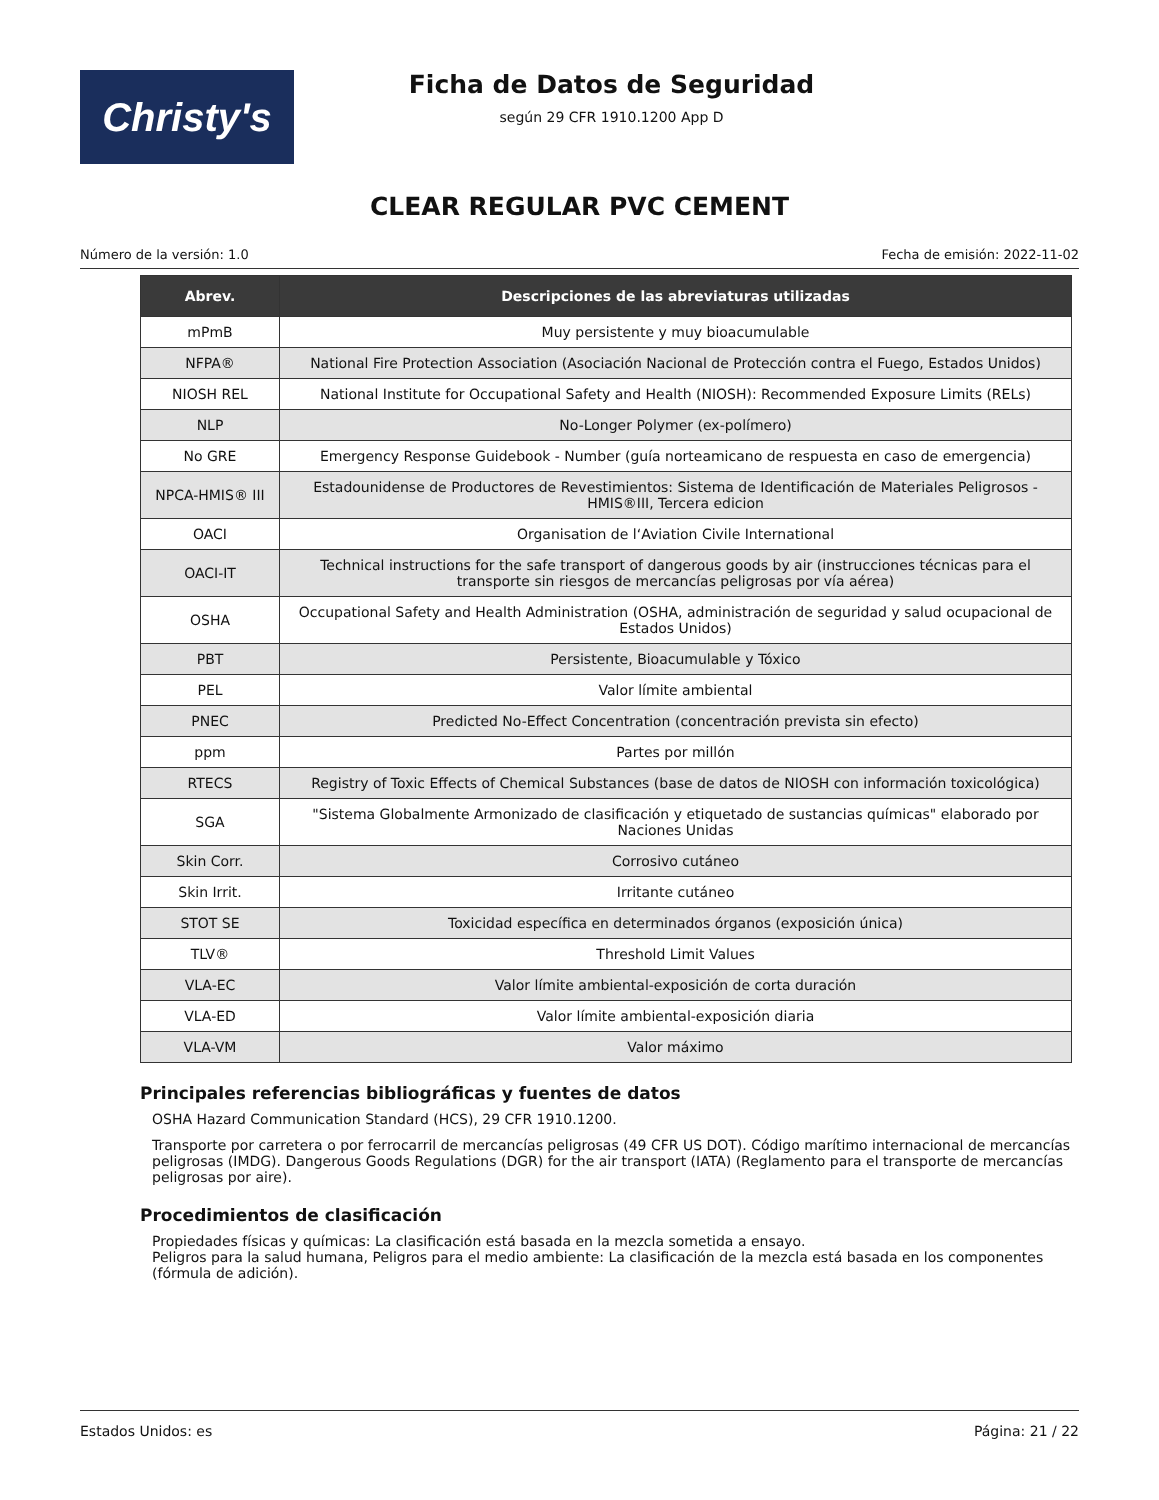Christy's
Ficha de Datos de Seguridad
según 29 CFR 1910.1200 App D
CLEAR REGULAR PVC CEMENT
Número de la versión: 1.0 Fecha de emisión: 2022-11-02
| Abrev. | Descripciones de las abreviaturas utilizadas |
| --- | --- |
| mPmB | Muy persistente y muy bioacumulable |
| NFPA® | National Fire Protection Association (Asociación Nacional de Protección contra el Fuego, Estados Unidos) |
| NIOSH REL | National Institute for Occupational Safety and Health (NIOSH): Recommended Exposure Limits (RELs) |
| NLP | No-Longer Polymer (ex-polímero) |
| No GRE | Emergency Response Guidebook - Number (guía norteamicano de respuesta en caso de emergencia) |
| NPCA-HMIS® III | Estadounidense de Productores de Revestimientos: Sistema de Identificación de Materiales Peligrosos - HMIS®III, Tercera edicion |
| OACI | Organisation de l‘Aviation Civile International |
| OACI-IT | Technical instructions for the safe transport of dangerous goods by air (instrucciones técnicas para el transporte sin riesgos de mercancías peligrosas por vía aérea) |
| OSHA | Occupational Safety and Health Administration (OSHA, administración de seguridad y salud ocupacional de Estados Unidos) |
| PBT | Persistente, Bioacumulable y Tóxico |
| PEL | Valor límite ambiental |
| PNEC | Predicted No-Effect Concentration (concentración prevista sin efecto) |
| ppm | Partes por millón |
| RTECS | Registry of Toxic Effects of Chemical Substances (base de datos de NIOSH con información toxicológica) |
| SGA | "Sistema Globalmente Armonizado de clasificación y etiquetado de sustancias químicas" elaborado por Naciones Unidas |
| Skin Corr. | Corrosivo cutáneo |
| Skin Irrit. | Irritante cutáneo |
| STOT SE | Toxicidad específica en determinados órganos (exposición única) |
| TLV® | Threshold Limit Values |
| VLA-EC | Valor límite ambiental-exposición de corta duración |
| VLA-ED | Valor límite ambiental-exposición diaria |
| VLA-VM | Valor máximo |
Principales referencias bibliográficas y fuentes de datos
OSHA Hazard Communication Standard (HCS), 29 CFR 1910.1200.
Transporte por carretera o por ferrocarril de mercancías peligrosas (49 CFR US DOT). Código marítimo internacional de mercancías peligrosas (IMDG). Dangerous Goods Regulations (DGR) for the air transport (IATA) (Reglamento para el transporte de mercancías peligrosas por aire).
Procedimientos de clasificación
Propiedades físicas y químicas: La clasificación está basada en la mezcla sometida a ensayo.
Peligros para la salud humana, Peligros para el medio ambiente: La clasificación de la mezcla está basada en los componentes (fórmula de adición).
Estados Unidos: es Página: 21 / 22